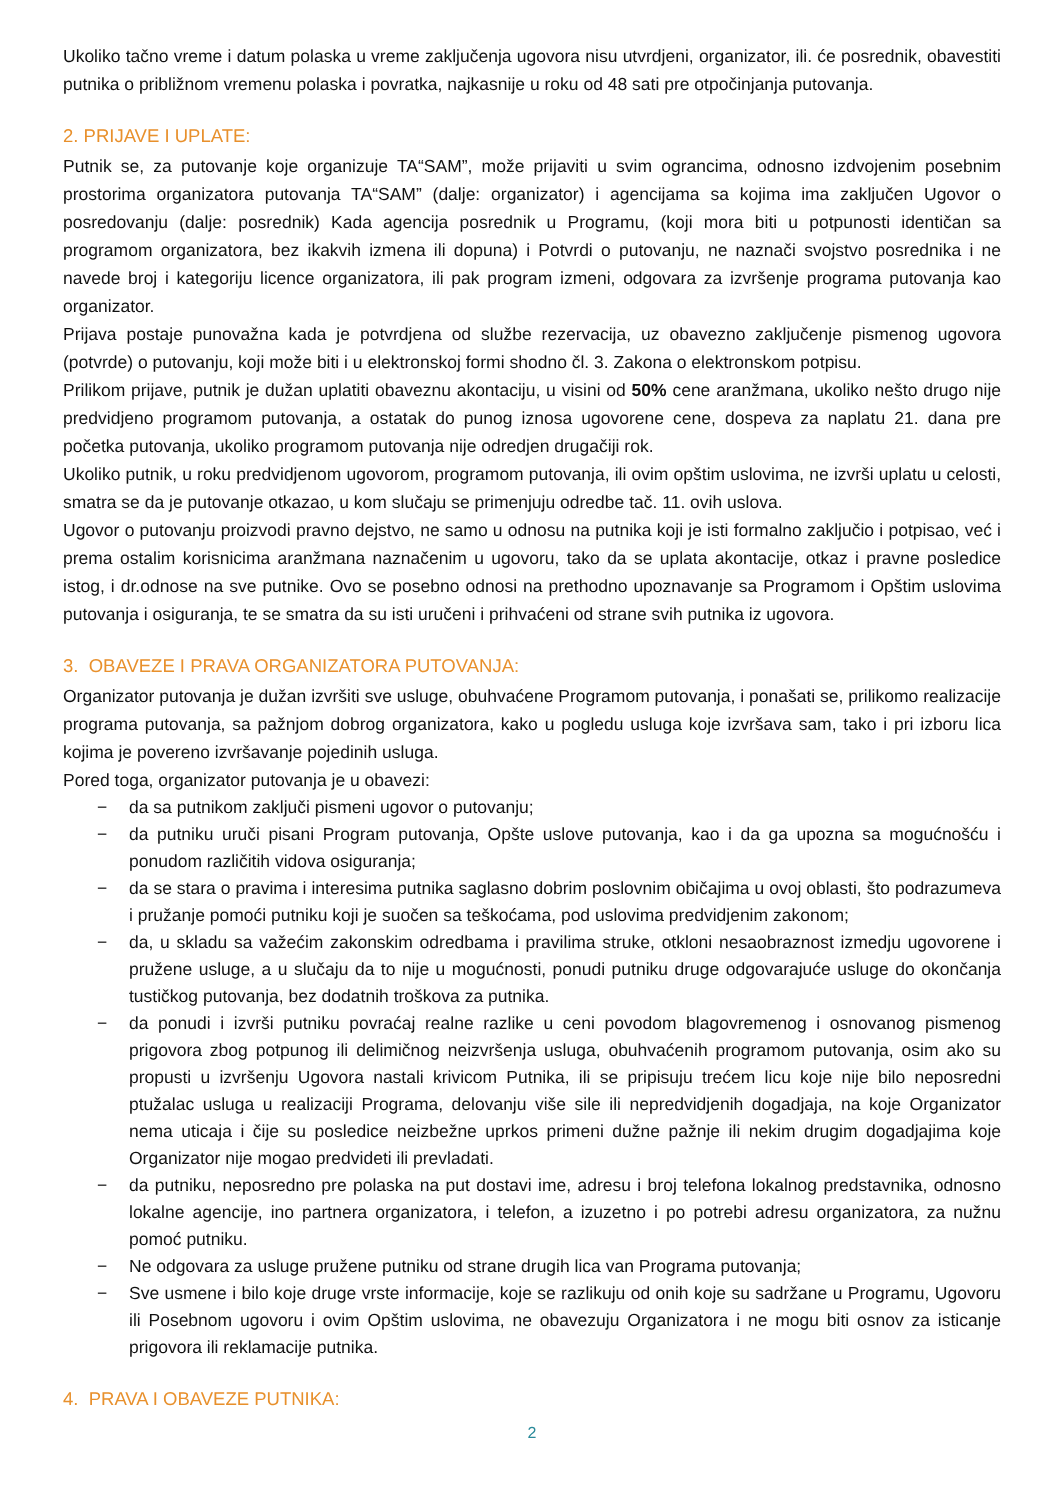Ukoliko tačno vreme i datum polaska u vreme zaključenja ugovora nisu utvrdjeni, organizator, ili. će posrednik, obavestiti putnika o približnom vremenu polaska i povratka, najkasnije u roku od 48 sati pre otpočinjanja putovanja.
2. PRIJAVE I UPLATE:
Putnik se, za putovanje koje organizuje TA“SAM”, može prijaviti u svim ograncima, odnosno izdvojenim posebnim prostorima organizatora putovanja TA“SAM” (dalje: organizator) i agencijama sa kojima ima zaključen Ugovor o posredovanju (dalje: posrednik) Kada agencija posrednik u Programu, (koji mora biti u potpunosti identičan sa programom organizatora, bez ikakvih izmena ili dopuna) i Potvrdi o putovanju, ne naznači svojstvo posrednika i ne navede broj i kategoriju licence organizatora, ili pak program izmeni, odgovara za izvršenje programa putovanja kao organizator.
Prijava postaje punovažna kada je potvrdjena od službe rezervacija, uz obavezno zaključenje pismenog ugovora (potvrde) o putovanju, koji može biti i u elektronskoj formi shodno čl. 3. Zakona o elektronskom potpisu.
Prilikom prijave, putnik je dužan uplatiti obaveznu akontaciju, u visini od 50% cene aranžmana, ukoliko nešto drugo nije predvidjeno programom putovanja, a ostatak do punog iznosa ugovorene cene, dospeva za naplatu 21. dana pre početka putovanja, ukoliko programom putovanja nije odredjen drugačiji rok.
Ukoliko putnik, u roku predvidjenom ugovorom, programom putovanja, ili ovim opštim uslovima, ne izvrši uplatu u celosti, smatra se da je putovanje otkazao, u kom slučaju se primenjuju odredbe tač. 11. ovih uslova.
Ugovor o putovanju proizvodi pravno dejstvo, ne samo u odnosu na putnika koji je isti formalno zaključio i potpisao, već i prema ostalim korisnicima aranžmana naznačenim u ugovoru, tako da se uplata akontacije, otkaz i pravne posledice istog, i dr.odnose na sve putnike. Ovo se posebno odnosi na prethodno upoznavanje sa Programom i Opštim uslovima putovanja i osiguranja, te se smatra da su isti uručeni i prihvaćeni od strane svih putnika iz ugovora.
3. OBAVEZE I PRAVA ORGANIZATORA PUTOVANJA:
Organizator putovanja je dužan izvršiti sve usluge, obuhvaćene Programom putovanja, i ponašati se, prilikomo realizacije programa putovanja, sa pažnjom dobrog organizatora, kako u pogledu usluga koje izvršava sam, tako i pri izboru lica kojima je povereno izvršavanje pojedinih usluga.
Pored toga, organizator putovanja je u obavezi:
− da sa putnikom zaključi pismeni ugovor o putovanju;
− da putniku uruči pisani Program putovanja, Opšte uslove putovanja, kao i da ga upozna sa mogućnošću i ponudom različitih vidova osiguranja;
− da se stara o pravima i interesima putnika saglasno dobrim poslovnim običajima u ovoj oblasti, što podrazumeva i pružanje pomoći putniku koji je suočen sa teškoćama, pod uslovima predvidjenim zakonom;
− da, u skladu sa važećim zakonskim odredbama i pravilima struke, otkloni nesaobraznost izmedju ugovorene i pružene usluge, a u slučaju da to nije u mogućnosti, ponudi putniku druge odgovarajuće usluge do okončanja tustičkog putovanja, bez dodatnih troškova za putnika.
− da ponudi i izvrši putniku povraćaj realne razlike u ceni povodom blagovremenog i osnovanog pismenog prigovora zbog potpunog ili delimičnog neizvršenja usluga, obuhvaćenih programom putovanja, osim ako su propusti u izvršenju Ugovora nastali krivicom Putnika, ili se pripisuju trećem licu koje nije bilo neposredni ptužalac usluga u realizaciji Programa, delovanju više sile ili nepredvidjenih dogadjaja, na koje Organizator nema uticaja i čije su posledice neizbežne uprkos primeni dužne pažnje ili nekim drugim dogadjajima koje Organizator nije mogao predvideti ili prevladati.
− da putniku, neposredno pre polaska na put dostavi ime, adresu i broj telefona lokalnog predstavnika, odnosno lokalne agencije, ino partnera organizatora, i telefon, a izuzetno i po potrebi adresu organizatora, za nužnu pomoć putniku.
− Ne odgovara za usluge pružene putniku od strane drugih lica van Programa putovanja;
− Sve usmene i bilo koje druge vrste informacije, koje se razlikuju od onih koje su sadržane u Programu, Ugovoru ili Posebnom ugovoru i ovim Opštim uslovima, ne obavezuju Organizatora i ne mogu biti osnov za isticanje prigovora ili reklamacije putnika.
4. PRAVA I OBAVEZE PUTNIKA:
2